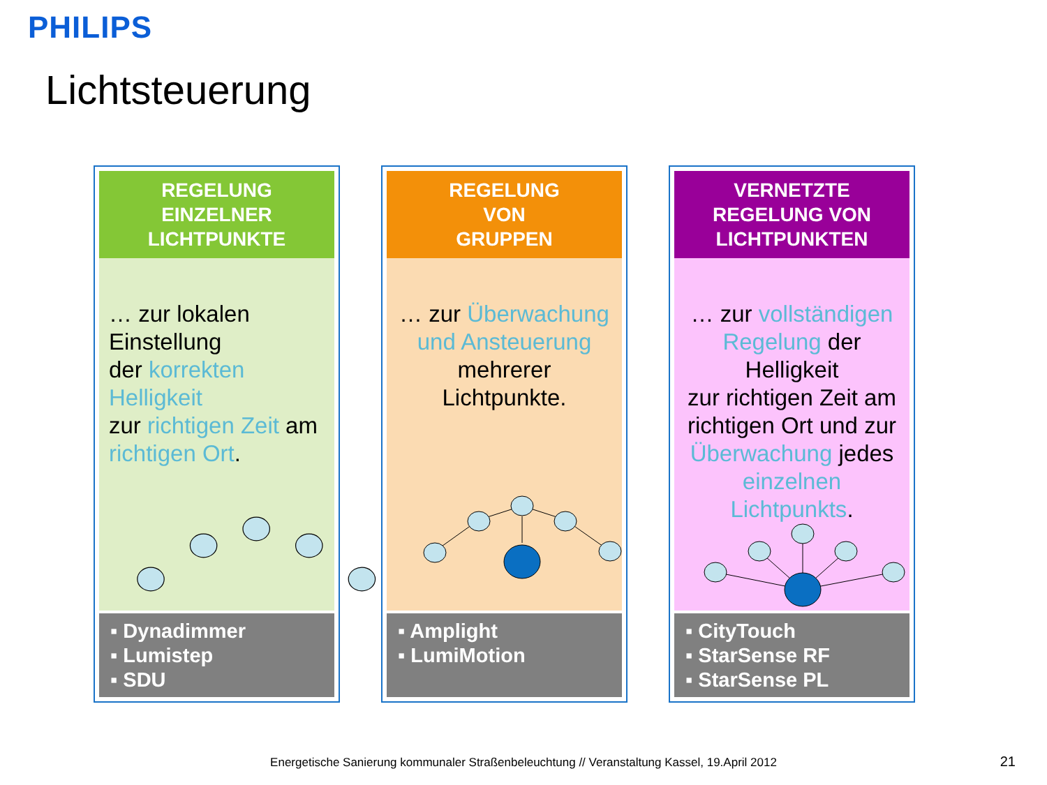PHILIPS
Lichtsteuerung
REGELUNG
EINZELNER
LICHTPUNKTE
… zur lokalen Einstellung
der korrekten Helligkeit
zur richtigen Zeit am richtigen Ort.
▪ Dynadimmer
▪ Lumistep
▪ SDU
REGELUNG
VON
GRUPPEN
… zur Überwachung und Ansteuerung mehrerer Lichtpunkte.
▪ Amplight
▪ LumiMotion
VERNETZTE
REGELUNG VON
LICHTPUNKTEN
… zur vollständigen Regelung der Helligkeit
zur richtigen Zeit am richtigen Ort und zur Überwachung jedes einzelnen Lichtpunkts.
▪ CityTouch
▪ StarSense RF
▪ StarSense PL
Energetische Sanierung kommunaler Straßenbeleuchtung // Veranstaltung Kassel, 19.April 2012 21